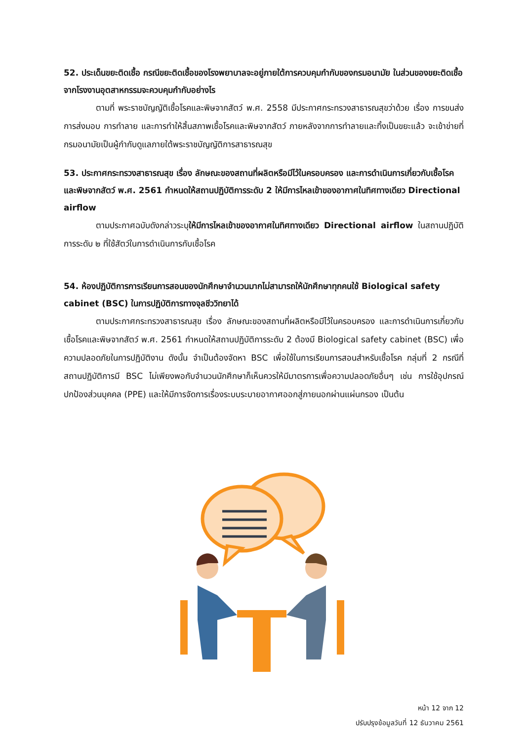52. ประเด็นขยะติดเชื้อ กรณีขยะติดเชื้อของโรงพยาบาลจะอยู่ภายใต้การควบคุมกำกับของกรมอนามัย ในส่วนของขยะติดเชื้อจากโรงงานอุตสาหกรรมจะควบคุมกำกับอย่างไร
ตามที่ พระราชบัญญัติเชื้อโรคและพิษจากสัตว์ พ.ศ. 2558 มีประกาศกระทรวงสาธารณสุขว่าด้วย เรื่อง การขนส่ง การส่งมอบ การทำลาย และการทำให้สิ้นสภาพเชื้อโรคและพิษจากสัตว์ ภายหลังจากการทำลายและทิ้งเป็นขยะแล้ว จะเข้าข่ายที่กรมอนามัยเป็นผู้กำกับดูแลภายใต้พระราชบัญญัติการสาธารณสุข
53. ประกาศกระทรวงสาธารณสุข เรื่อง ลักษณะของสถานที่ผลิตหรือมีไว้ในครอบครอง และการดำเนินการเกี่ยวกับเชื้อโรคและพิษจากสัตว์ พ.ศ. 2561 กำหนดให้สถานปฏิบัติการระดับ 2 ให้มีการไหลเข้าของอากาศในทิศทางเดียว Directional airflow
ตามประกาศฉบับดังกล่าวระบุให้มีการไหลเข้าของอากาศในทิศทางเดียว Directional airflow ในสถานปฏิบัติการระดับ ๒ ที่ใช้สัตว์ในการดำเนินการกับเชื้อโรค
54. ห้องปฏิบัติการการเรียนการสอนของนักศึกษาจำนวนมากไม่สามารถให้นักศึกษาทุกคนใช้ Biological safety cabinet (BSC) ในการปฏิบัติการทางจุลชีววิทยาได้
ตามประกาศกระทรวงสาธารณสุข เรื่อง ลักษณะของสถานที่ผลิตหรือมีไว้ในครอบครอง และการดำเนินการเกี่ยวกับเชื้อโรคและพิษจากสัตว์ พ.ศ. 2561 กำหนดให้สถานปฏิบัติการระดับ 2 ต้องมี Biological safety cabinet (BSC) เพื่อความปลอดภัยในการปฏิบัติงาน ดังนั้น จำเป็นต้องจัดหา BSC เพื่อใช้ในการเรียนการสอนสำหรับเชื้อโรค กลุ่มที่ 2 กรณีที่สถานปฏิบัติการมี BSC ไม่เพียงพอกับจำนวนนักศึกษาก็เห็นควรให้มีมาตรการเพื่อความปลอดภัยอื่นๆ เช่น การใช้อุปกรณ์ปกป้องส่วนบุคคล (PPE) และให้มีการจัดการเรื่องระบบระบายอากาศออกสู่ภายนอกผ่านแผ่นกรอง เป็นต้น
หน้า 12 จาก 12
ปรับปรุงข้อมูลวันที่ 12 ธันวาคม 2561